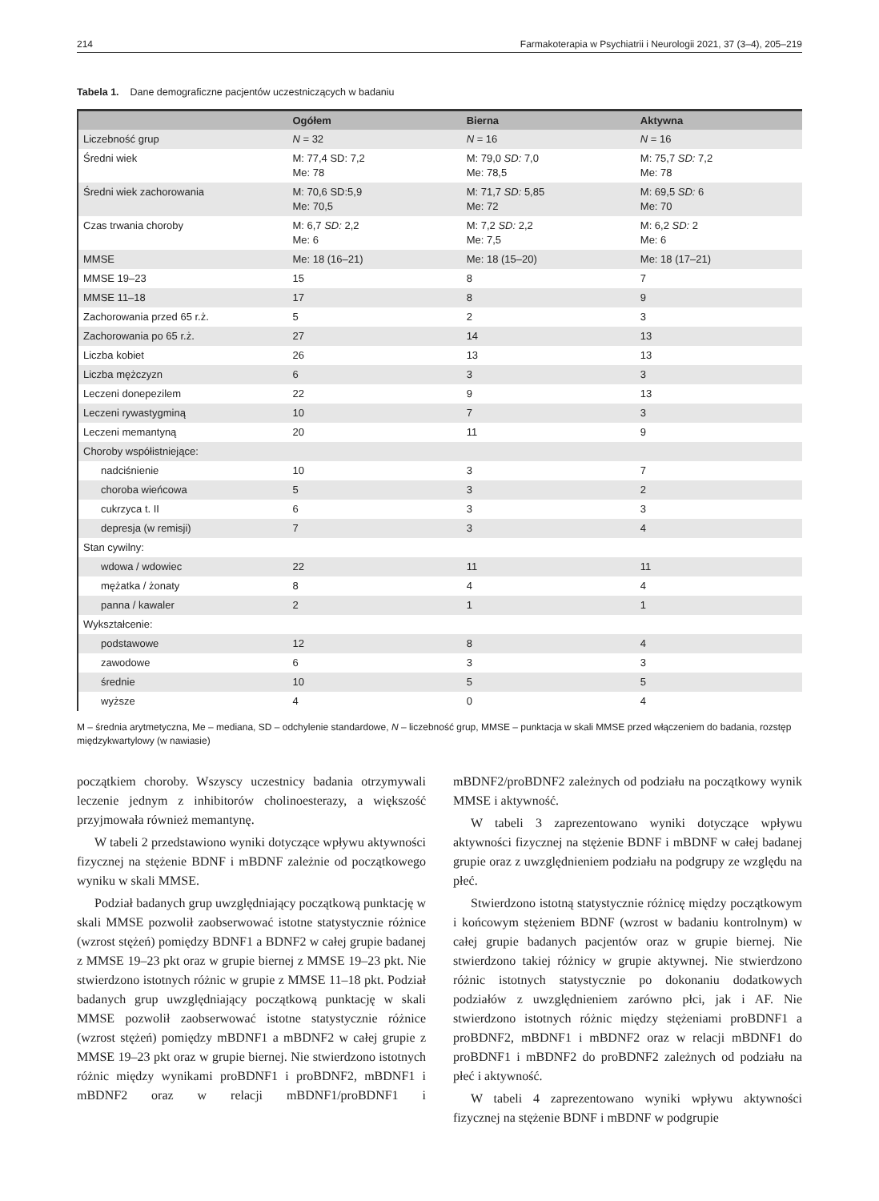214 Farmakoterapia w Psychiatrii i Neurologii 2021, 37 (3–4), 205–219
Tabela 1. Dane demograficzne pacjentów uczestniczących w badaniu
| | Ogółem | Bierna | Aktywna |
| --- | --- | --- | --- |
| Liczebność grup | N = 32 | N = 16 | N = 16 |
| Średni wiek | M: 77,4 SD: 7,2 Me: 78 | M: 79,0 SD: 7,0 Me: 78,5 | M: 75,7 SD: 7,2 Me: 78 |
| Średni wiek zachorowania | M: 70,6 SD:5,9 Me: 70,5 | M: 71,7 SD: 5,85 Me: 72 | M: 69,5 SD: 6 Me: 70 |
| Czas trwania choroby | M: 6,7 SD: 2,2 Me: 6 | M: 7,2 SD: 2,2 Me: 7,5 | M: 6,2 SD: 2 Me: 6 |
| MMSE | Me: 18 (16–21) | Me: 18 (15–20) | Me: 18 (17–21) |
| MMSE 19–23 | 15 | 8 | 7 |
| MMSE 11–18 | 17 | 8 | 9 |
| Zachorowania przed 65 r.ż. | 5 | 2 | 3 |
| Zachorowania po 65 r.ż. | 27 | 14 | 13 |
| Liczba kobiet | 26 | 13 | 13 |
| Liczba mężczyzn | 6 | 3 | 3 |
| Leczeni donepezilem | 22 | 9 | 13 |
| Leczeni rywastygminą | 10 | 7 | 3 |
| Leczeni memantyną | 20 | 11 | 9 |
| Choroby współistniejące: | | | |
| nadciśnienie | 10 | 3 | 7 |
| choroba wieńcowa | 5 | 3 | 2 |
| cukrzyca t. II | 6 | 3 | 3 |
| depresja (w remisji) | 7 | 3 | 4 |
| Stan cywilny: | | | |
| wdowa / wdowiec | 22 | 11 | 11 |
| mężatka / żonaty | 8 | 4 | 4 |
| panna / kawaler | 2 | 1 | 1 |
| Wykształcenie: | | | |
| podstawowe | 12 | 8 | 4 |
| zawodowe | 6 | 3 | 3 |
| średnie | 10 | 5 | 5 |
| wyższe | 4 | 0 | 4 |
M – średnia arytmetyczna, Me – mediana, SD – odchylenie standardowe, N – liczebność grup, MMSE – punktacja w skali MMSE przed włączeniem do badania, rozstęp międzykwartylowy (w nawiasie)
początkiem choroby. Wszyscy uczestnicy badania otrzymywali leczenie jednym z inhibitorów cholinoesterazy, a większość przyjmowała również memantynę.
W tabeli 2 przedstawiono wyniki dotyczące wpływu aktywności fizycznej na stężenie BDNF i mBDNF zależnie od początkowego wyniku w skali MMSE.
Podział badanych grup uwzględniający początkową punktację w skali MMSE pozwolił zaobserwować istotne statystycznie różnice (wzrost stężeń) pomiędzy BDNF1 a BDNF2 w całej grupie badanej z MMSE 19–23 pkt oraz w grupie biernej z MMSE 19–23 pkt. Nie stwierdzono istotnych różnic w grupie z MMSE 11–18 pkt. Podział badanych grup uwzględniający początkową punktację w skali MMSE pozwolił zaobserwować istotne statystycznie różnice (wzrost stężeń) pomiędzy mBDNF1 a mBDNF2 w całej grupie z MMSE 19–23 pkt oraz w grupie biernej. Nie stwierdzono istotnych różnic między wynikami proBDNF1 i proBDNF2, mBDNF1 i mBDNF2 oraz w relacji mBDNF1/proBDNF1 i mBDNF2/proBDNF2 zależnych od podziału na początkowy wynik MMSE i aktywność.
W tabeli 3 zaprezentowano wyniki dotyczące wpływu aktywności fizycznej na stężenie BDNF i mBDNF w całej badanej grupie oraz z uwzględnieniem podziału na podgrupy ze względu na płeć.
Stwierdzono istotną statystycznie różnicę między początkowym i końcowym stężeniem BDNF (wzrost w badaniu kontrolnym) w całej grupie badanych pacjentów oraz w grupie biernej. Nie stwierdzono takiej różnicy w grupie aktywnej. Nie stwierdzono różnic istotnych statystycznie po dokonaniu dodatkowych podziałów z uwzględnieniem zarówno płci, jak i AF. Nie stwierdzono istotnych różnic między stężeniami proBDNF1 a proBDNF2, mBDNF1 i mBDNF2 oraz w relacji mBDNF1 do proBDNF1 i mBDNF2 do proBDNF2 zależnych od podziału na płeć i aktywność.
W tabeli 4 zaprezentowano wyniki wpływu aktywności fizycznej na stężenie BDNF i mBDNF w podgrupie